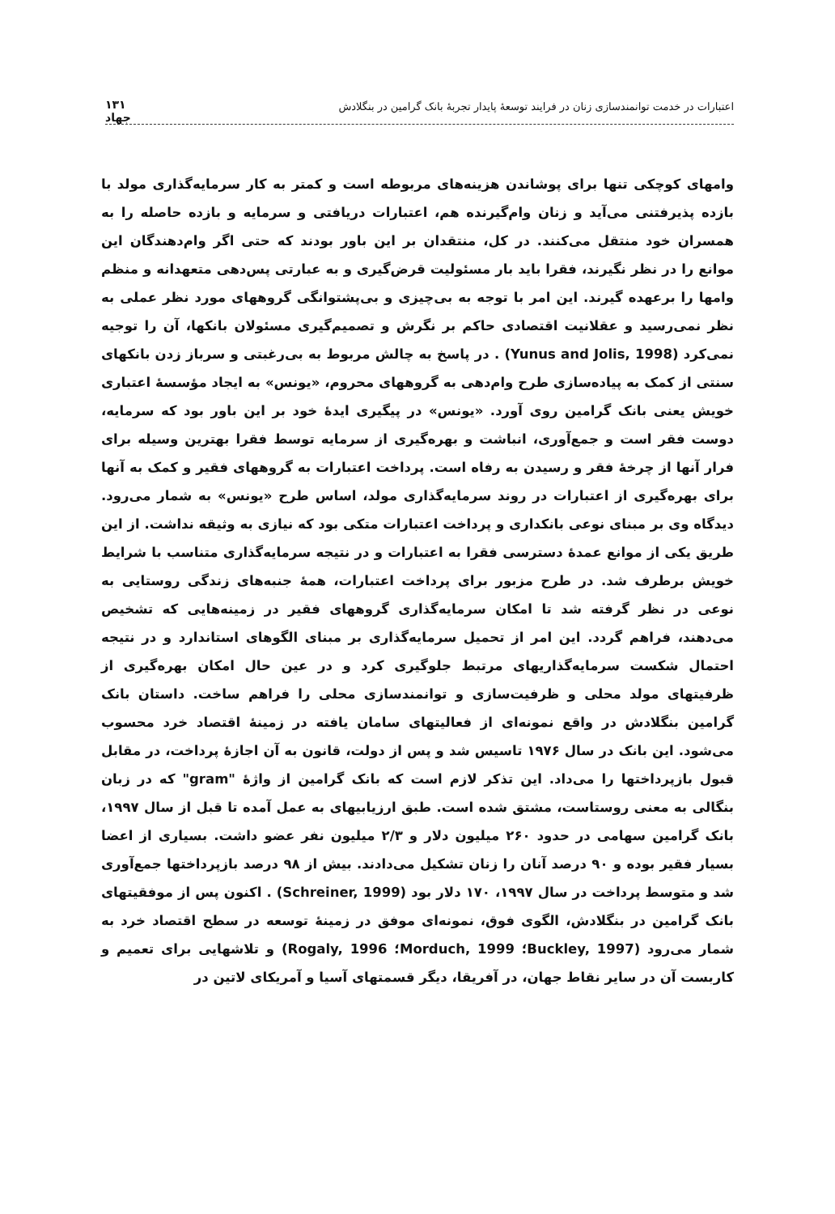اعتبارات در خدمت توانمندسازی زنان در فرایند توسعهٔ پایدار تجربهٔ بانک گرامین در بنگلادش
۱۳۱
جهاد
وامهای کوچکی تنها برای پوشاندن هزینه‌های مربوطه است و کمتر به کار سرمایه‌گذاری مولد با بازده پذیرفتنی می‌آید و زنان وام‌گیرنده هم، اعتبارات دریافتی و سرمایه و بازده حاصله را به همسران خود منتقل می‌کنند. در کل، منتقدان بر این باور بودند که حتی اگر وام‌دهندگان این موانع را در نظر نگیرند، فقرا باید بار مسئولیت قرض‌گیری و به عبارتی پس‌دهی متعهدانه و منظم وامها را برعهده گیرند. این امر با توجه به بی‌چیزی و بی‌پشتوانگی گروههای مورد نظر عملی به نظر نمی‌رسید و عقلانیت اقتصادی حاکم بر نگرش و تصمیم‌گیری مسئولان بانکها، آن را توجیه نمی‌کرد (Yunus and Jolis, 1998) . در پاسخ به چالش مربوط به بی‌رغبتی و سرباز زدن بانکهای سنتی از کمک به پیاده‌سازی طرح وام‌دهی به گروههای محروم، «یونس» به ایجاد مؤسسهٔ اعتباری خویش یعنی بانک گرامین روی آورد. «یونس» در پیگیری ایدهٔ خود بر این باور بود که سرمایه، دوست فقر است و جمع‌آوری، انباشت و بهره‌گیری از سرمایه توسط فقرا بهترین وسیله برای فرار آنها از چرخهٔ فقر و رسیدن به رفاه است. پرداخت اعتبارات به گروههای فقیر و کمک به آنها برای بهره‌گیری از اعتبارات در روند سرمایه‌گذاری مولد، اساس طرح «یونس» به شمار می‌رود. دیدگاه وی بر مبنای نوعی بانکداری و پرداخت اعتبارات متکی بود که نیازی به وثیقه نداشت. از این طریق یکی از موانع عمدهٔ دسترسی فقرا به اعتبارات و در نتیجه سرمایه‌گذاری متناسب با شرایط خویش برطرف شد. در طرح مزبور برای پرداخت اعتبارات، همهٔ جنبه‌های زندگی روستایی به نوعی در نظر گرفته شد تا امکان سرمایه‌گذاری گروههای فقیر در زمینه‌هایی که تشخیص می‌دهند، فراهم گردد. این امر از تحمیل سرمایه‌گذاری بر مبنای الگوهای استاندارد و در نتیجه احتمال شکست سرمایه‌گذاریهای مرتبط جلوگیری کرد و در عین حال امکان بهره‌گیری از ظرفیتهای مولد محلی و ظرفیت‌سازی و توانمندسازی محلی را فراهم ساخت. داستان بانک گرامین بنگلادش در واقع نمونه‌ای از فعالیتهای سامان یافته در زمینهٔ اقتصاد خرد محسوب می‌شود. این بانک در سال ۱۹۷۶ تاسیس شد و پس از دولت، قانون به آن اجازهٔ پرداخت، در مقابل قبول بازپرداختها را می‌داد. این تذکر لازم است که بانک گرامین از واژهٔ "gram" که در زبان بنگالی به معنی روستاست، مشتق شده است. طبق ارزیابیهای به عمل آمده تا قبل از سال ۱۹۹۷، بانک گرامین سهامی در حدود ۲۶۰ میلیون دلار و ۲/۳ میلیون نفر عضو داشت. بسیاری از اعضا بسیار فقیر بوده و ۹۰ درصد آنان را زنان تشکیل می‌دادند. بیش از ۹۸ درصد بازپرداختها جمع‌آوری شد و متوسط پرداخت در سال ۱۹۹۷، ۱۷۰ دلار بود (Schreiner, 1999) . اکنون پس از موفقیتهای بانک گرامین در بنگلادش، الگوی فوق، نمونه‌ای موفق در زمینهٔ توسعه در سطح اقتصاد خرد به شمار می‌رود (Buckley, 1997؛ Morduch, 1999؛ Rogaly, 1996) و تلاشهایی برای تعمیم و کاربست آن در سایر نقاط جهان، در آفریقا، دیگر قسمتهای آسیا و آمریکای لاتین در